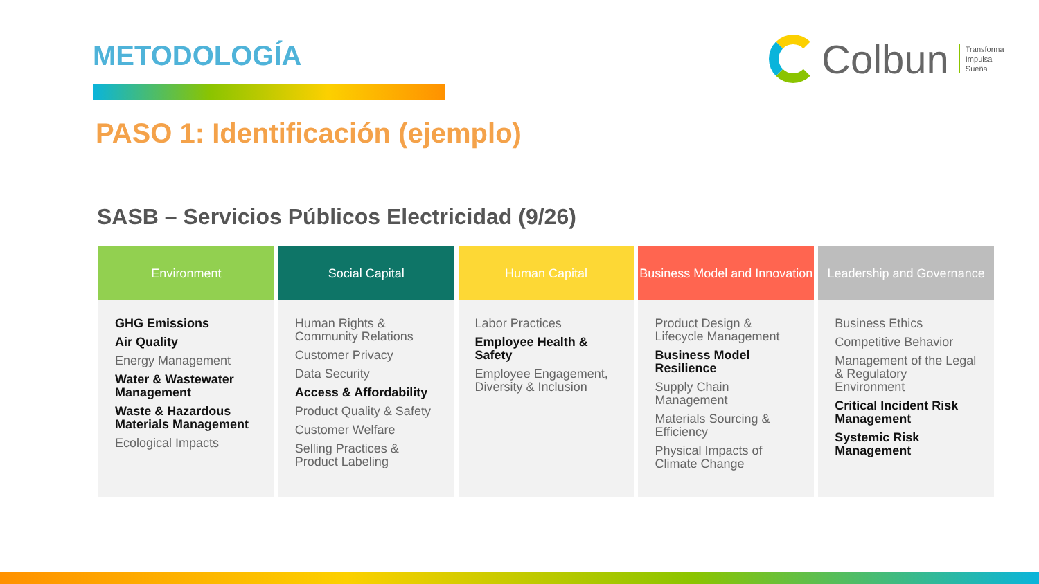METODOLOGÍA
Colbun
Transforma
Impulsa
Sueña
PASO 1: Identificación (ejemplo)
SASB – Servicios Públicos Electricidad (9/26)
| Environment | Social Capital | Human Capital | Business Model and Innovation | Leadership and Governance |
| --- | --- | --- | --- | --- |
| GHG Emissions Air Quality Energy Management Water & Wastewater Management Waste & Hazardous Materials Management Ecological Impacts | Human Rights & Community Relations Customer Privacy Data Security Access & Affordability Product Quality & Safety Customer Welfare Selling Practices & Product Labeling | Labor Practices Employee Health & Safety Employee Engagement, Diversity & Inclusion | Product Design & Lifecycle Management Business Model Resilience Supply Chain Management Materials Sourcing & Efficiency Physical Impacts of Climate Change | Business Ethics Competitive Behavior Management of the Legal & Regulatory Environment Critical Incident Risk Management Systemic Risk Management |